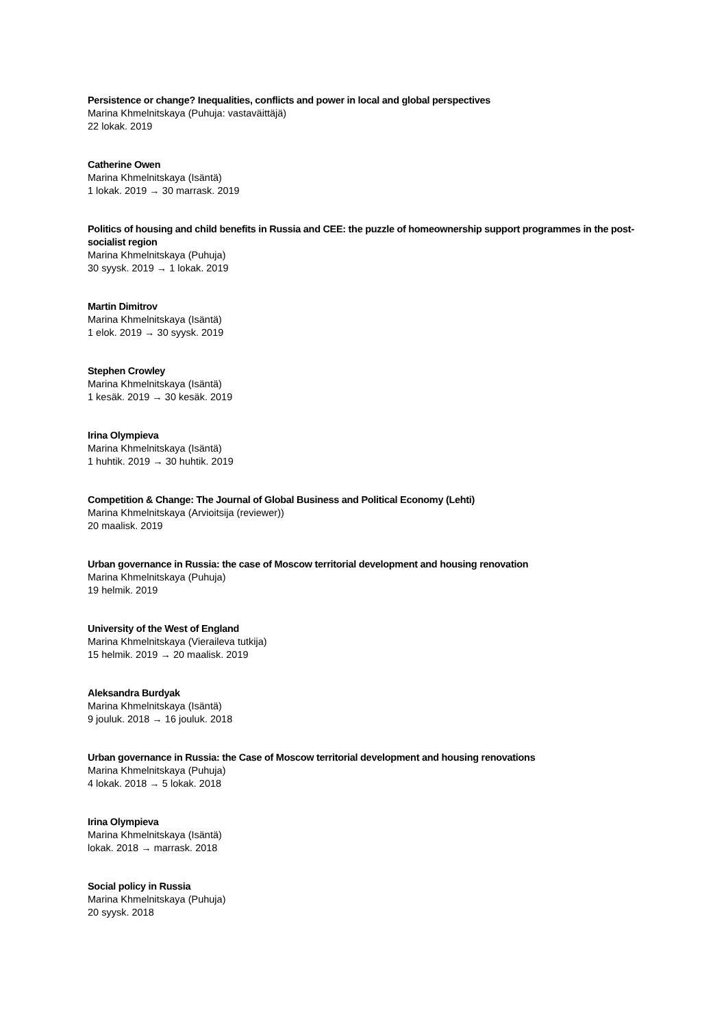Persistence or change? Inequalities, conflicts and power in local and global perspectives
Marina Khmelnitskaya (Puhuja: vastaväittäjä)
22 lokak. 2019
Catherine Owen
Marina Khmelnitskaya (Isäntä)
1 lokak. 2019 → 30 marrask. 2019
Politics of housing and child benefits in Russia and CEE: the puzzle of homeownership support programmes in the post-socialist region
Marina Khmelnitskaya (Puhuja)
30 syysk. 2019 → 1 lokak. 2019
Martin Dimitrov
Marina Khmelnitskaya (Isäntä)
1 elok. 2019 → 30 syysk. 2019
Stephen Crowley
Marina Khmelnitskaya (Isäntä)
1 kesäk. 2019 → 30 kesäk. 2019
Irina Olympieva
Marina Khmelnitskaya (Isäntä)
1 huhtik. 2019 → 30 huhtik. 2019
Competition & Change: The Journal of Global Business and Political Economy (Lehti)
Marina Khmelnitskaya (Arvioitsija (reviewer))
20 maalisk. 2019
Urban governance in Russia: the case of Moscow territorial development and housing renovation
Marina Khmelnitskaya (Puhuja)
19 helmik. 2019
University of the West of England
Marina Khmelnitskaya (Vieraileva tutkija)
15 helmik. 2019 → 20 maalisk. 2019
Aleksandra Burdyak
Marina Khmelnitskaya (Isäntä)
9 jouluk. 2018 → 16 jouluk. 2018
Urban governance in Russia: the Case of Moscow territorial development and housing renovations
Marina Khmelnitskaya (Puhuja)
4 lokak. 2018 → 5 lokak. 2018
Irina Olympieva
Marina Khmelnitskaya (Isäntä)
lokak. 2018 → marrask. 2018
Social policy in Russia
Marina Khmelnitskaya (Puhuja)
20 syysk. 2018